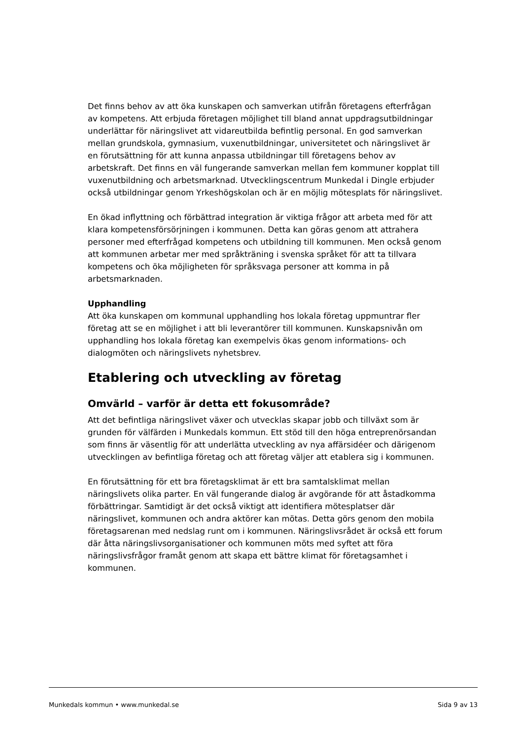Det finns behov av att öka kunskapen och samverkan utifrån företagens efterfrågan av kompetens. Att erbjuda företagen möjlighet till bland annat uppdragsutbildningar underlättar för näringslivet att vidareutbilda befintlig personal. En god samverkan mellan grundskola, gymnasium, vuxenutbildningar, universitetet och näringslivet är en förutsättning för att kunna anpassa utbildningar till företagens behov av arbetskraft. Det finns en väl fungerande samverkan mellan fem kommuner kopplat till vuxenutbildning och arbetsmarknad. Utvecklingscentrum Munkedal i Dingle erbjuder också utbildningar genom Yrkeshögskolan och är en möjlig mötesplats för näringslivet.
En ökad inflyttning och förbättrad integration är viktiga frågor att arbeta med för att klara kompetensförsörjningen i kommunen. Detta kan göras genom att attrahera personer med efterfrågad kompetens och utbildning till kommunen. Men också genom att kommunen arbetar mer med språkträning i svenska språket för att ta tillvara kompetens och öka möjligheten för språksvaga personer att komma in på arbetsmarknaden.
Upphandling
Att öka kunskapen om kommunal upphandling hos lokala företag uppmuntrar fler företag att se en möjlighet i att bli leverantörer till kommunen. Kunskapsnivån om upphandling hos lokala företag kan exempelvis ökas genom informations- och dialogmöten och näringslivets nyhetsbrev.
Etablering och utveckling av företag
Omvärld – varför är detta ett fokusområde?
Att det befintliga näringslivet växer och utvecklas skapar jobb och tillväxt som är grunden för välfärden i Munkedals kommun. Ett stöd till den höga entreprenörsandan som finns är väsentlig för att underlätta utveckling av nya affärsidéer och därigenom utvecklingen av befintliga företag och att företag väljer att etablera sig i kommunen.
En förutsättning för ett bra företagsklimat är ett bra samtalsklimat mellan näringslivets olika parter. En väl fungerande dialog är avgörande för att åstadkomma förbättringar. Samtidigt är det också viktigt att identifiera mötesplatser där näringslivet, kommunen och andra aktörer kan mötas. Detta görs genom den mobila företagsarenan med nedslag runt om i kommunen. Näringslivsrådet är också ett forum där åtta näringslivsorganisationer och kommunen möts med syftet att föra näringslivsfrågor framåt genom att skapa ett bättre klimat för företagsamhet i kommunen.
Munkedals kommun • www.munkedal.se Sida 9 av 13